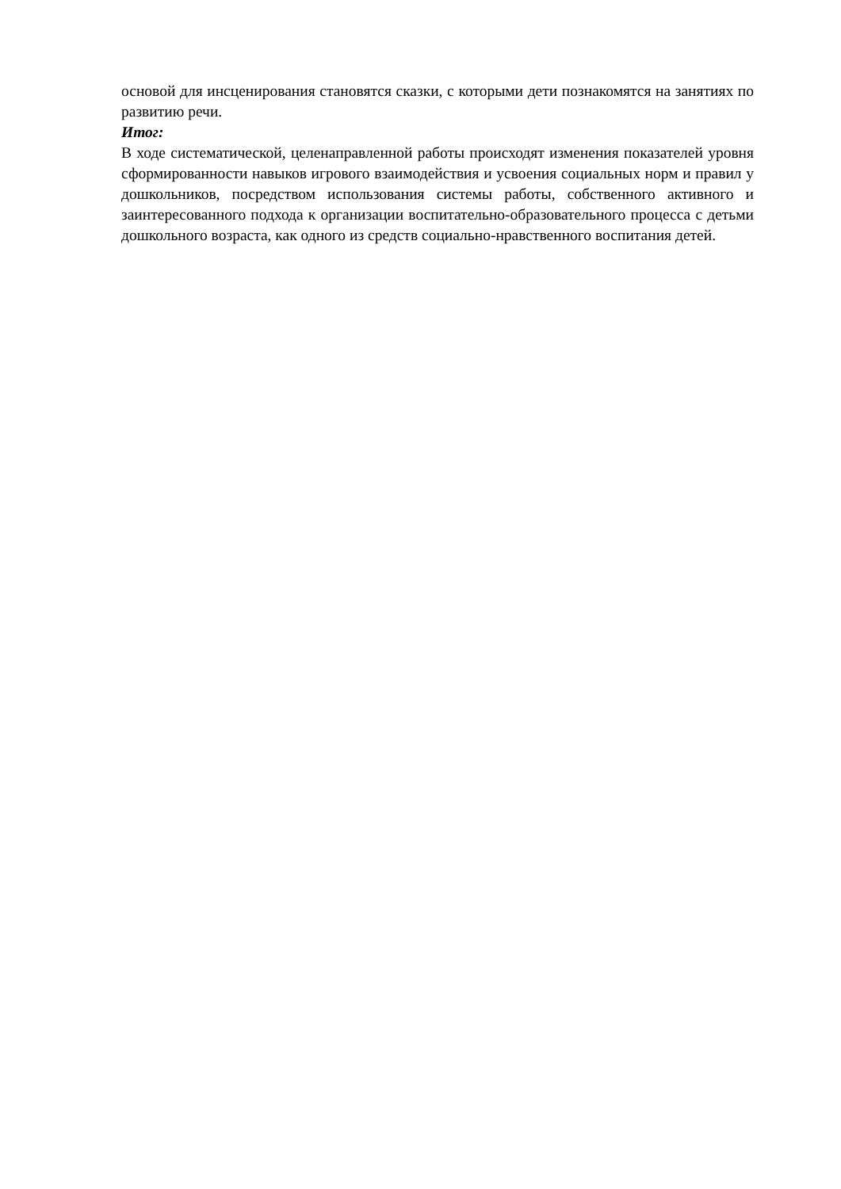основой для инсценирования становятся сказки, с которыми дети познакомятся на занятиях по развитию речи.
Итог:
В ходе систематической, целенаправленной работы происходят изменения показателей уровня сформированности навыков игрового взаимодействия и усвоения социальных норм и правил у дошкольников, посредством использования системы работы, собственного активного и заинтересованного подхода к организации воспитательно-образовательного процесса с детьми дошкольного возраста, как одного из средств социально-нравственного воспитания детей.